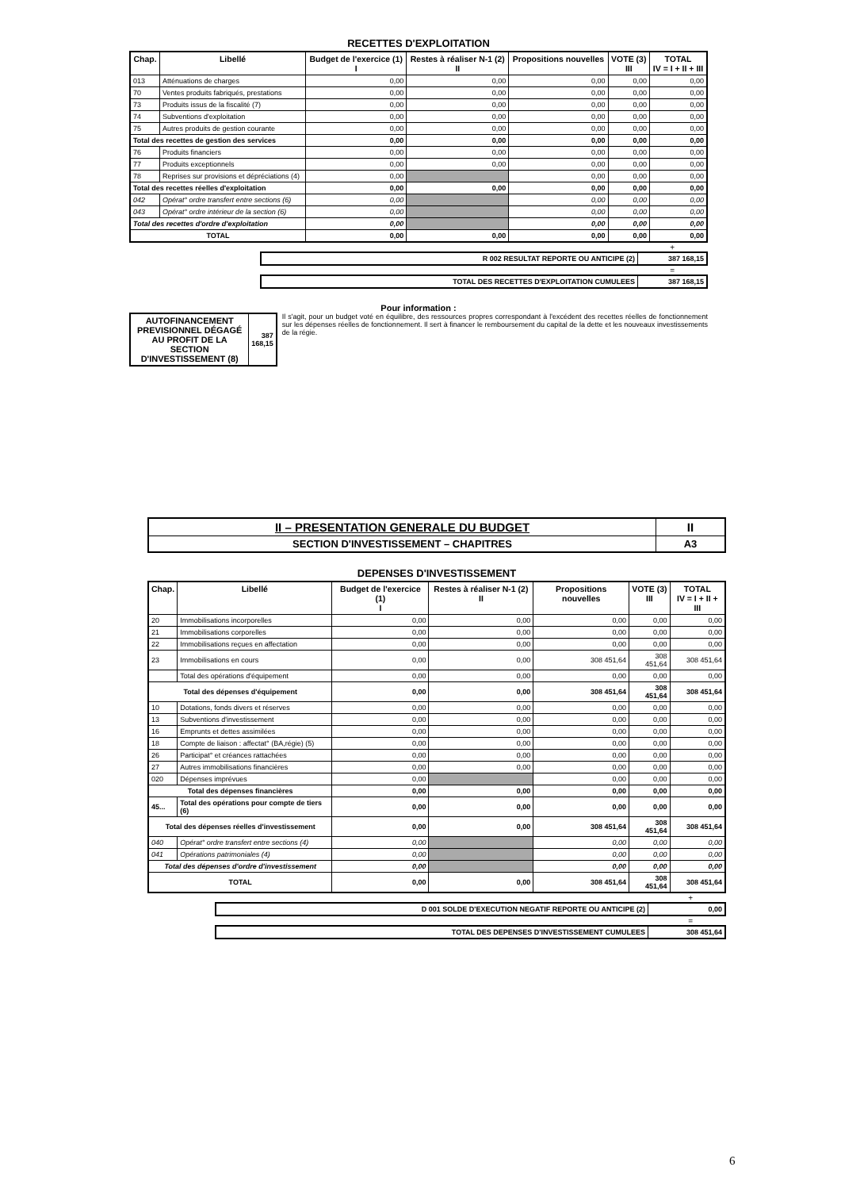RECETTES D'EXPLOITATION
| Chap. | Libellé | Budget de l'exercice (1) I | Restes à réaliser N-1 (2) II | Propositions nouvelles | VOTE (3) III | TOTAL IV = I + II + III |
| --- | --- | --- | --- | --- | --- | --- |
| 013 | Atténuations de charges | 0,00 | 0,00 | 0,00 | 0,00 | 0,00 |
| 70 | Ventes produits fabriqués, prestations | 0,00 | 0,00 | 0,00 | 0,00 | 0,00 |
| 73 | Produits issus de la fiscalité (7) | 0,00 | 0,00 | 0,00 | 0,00 | 0,00 |
| 74 | Subventions d'exploitation | 0,00 | 0,00 | 0,00 | 0,00 | 0,00 |
| 75 | Autres produits de gestion courante | 0,00 | 0,00 | 0,00 | 0,00 | 0,00 |
| Total des recettes de gestion des services | | 0,00 | 0,00 | 0,00 | 0,00 | 0,00 |
| 76 | Produits financiers | 0,00 | 0,00 | 0,00 | 0,00 | 0,00 |
| 77 | Produits exceptionnels | 0,00 | 0,00 | 0,00 | 0,00 | 0,00 |
| 78 | Reprises sur provisions et dépréciations (4) | 0,00 | | 0,00 | 0,00 | 0,00 |
| Total des recettes réelles d'exploitation | | 0,00 | 0,00 | 0,00 | 0,00 | 0,00 |
| 042 | Opérat° ordre transfert entre sections (6) | 0,00 | | 0,00 | 0,00 | 0,00 |
| 043 | Opérat° ordre intérieur de la section (6) | 0,00 | | 0,00 | 0,00 | 0,00 |
| Total des recettes d'ordre d'exploitation | | 0,00 | | 0,00 | 0,00 | 0,00 |
| TOTAL | | 0,00 | 0,00 | 0,00 | 0,00 | 0,00 |
+
| R 002 RESULTAT REPORTE OU ANTICIPE (2) | 387 168,15 |
=
| TOTAL DES RECETTES D'EXPLOITATION CUMULEES | 387 168,15 |
Pour information :
| AUTOFINANCEMENT PREVISIONNEL DÉGAGÉ AU PROFIT DE LA SECTION D'INVESTISSEMENT (8) | 387 168,15 |
Il s'agit, pour un budget voté en équilibre, des ressources propres correspondant à l'excédent des recettes réelles de fonctionnement sur les dépenses réelles de fonctionnement. Il sert à financer le remboursement du capital de la dette et les nouveaux investissements de la régie.
| II – PRESENTATION GENERALE DU BUDGET | II |
| SECTION D'INVESTISSEMENT – CHAPITRES | A3 |
DEPENSES D'INVESTISSEMENT
| Chap. | Libellé | Budget de l'exercice (1) I | Restes à réaliser N-1 (2) II | Propositions nouvelles | VOTE (3) III | TOTAL IV = I + II + III |
| --- | --- | --- | --- | --- | --- | --- |
| 20 | Immobilisations incorporelles | 0,00 | 0,00 | 0,00 | 0,00 | 0,00 |
| 21 | Immobilisations corporelles | 0,00 | 0,00 | 0,00 | 0,00 | 0,00 |
| 22 | Immobilisations reçues en affectation | 0,00 | 0,00 | 0,00 | 0,00 | 0,00 |
| 23 | Immobilisations en cours | 0,00 | 0,00 | 308 451,64 | 308 451,64 | 308 451,64 |
| | Total des opérations d'équipement | 0,00 | 0,00 | 0,00 | 0,00 | 0,00 |
| Total des dépenses d'équipement | | 0,00 | 0,00 | 308 451,64 | 308 451,64 | 308 451,64 |
| 10 | Dotations, fonds divers et réserves | 0,00 | 0,00 | 0,00 | 0,00 | 0,00 |
| 13 | Subventions d'investissement | 0,00 | 0,00 | 0,00 | 0,00 | 0,00 |
| 16 | Emprunts et dettes assimilées | 0,00 | 0,00 | 0,00 | 0,00 | 0,00 |
| 18 | Compte de liaison : affectat° (BA,régie) (5) | 0,00 | 0,00 | 0,00 | 0,00 | 0,00 |
| 26 | Participat° et créances rattachées | 0,00 | 0,00 | 0,00 | 0,00 | 0,00 |
| 27 | Autres immobilisations financières | 0,00 | 0,00 | 0,00 | 0,00 | 0,00 |
| 020 | Dépenses imprévues | 0,00 | | 0,00 | 0,00 | 0,00 |
| Total des dépenses financières | | 0,00 | 0,00 | 0,00 | 0,00 | 0,00 |
| 45... | Total des opérations pour compte de tiers (6) | 0,00 | 0,00 | 0,00 | 0,00 | 0,00 |
| Total des dépenses réelles d'investissement | | 0,00 | 0,00 | 308 451,64 | 308 451,64 | 308 451,64 |
| 040 | Opérat° ordre transfert entre sections (4) | 0,00 | | 0,00 | 0,00 | 0,00 |
| 041 | Opérations patrimoniales (4) | 0,00 | | 0,00 | 0,00 | 0,00 |
| Total des dépenses d'ordre d'investissement | | 0,00 | | 0,00 | 0,00 | 0,00 |
| TOTAL | | 0,00 | 0,00 | 308 451,64 | 308 451,64 | 308 451,64 |
+
| D 001 SOLDE D'EXECUTION NEGATIF REPORTE OU ANTICIPE (2) | 0,00 |
=
| TOTAL DES DEPENSES D'INVESTISSEMENT CUMULEES | 308 451,64 |
6